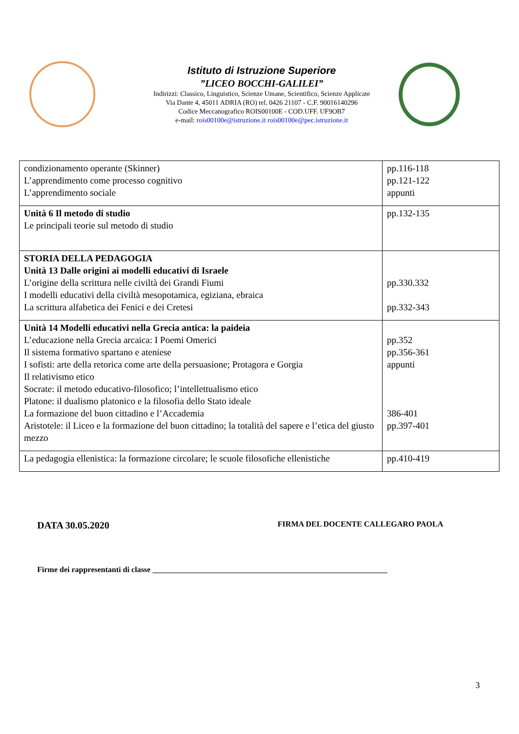Istituto di Istruzione Superiore
”LICEO BOCCHI-GALILEI”
Indirizzi: Classico, Linguistico, Scienze Umane, Scientifico, Scienze Applicate
Via Dante 4, 45011 ADRIA (RO) tel. 0426 21107 - C.F. 90016140296
Codice Meccanografico ROIS00100E - COD.UFF. UF9OB7
e-mail: rois00100e@istruzione.it rois00100e@pec.istruzione.it
| condizionamento operante (Skinner) L’apprendimento come processo cognitivo L’apprendimento sociale | pp.116-118 pp.121-122 appunti |
| Unità 6 Il metodo di studio Le principali teorie sul metodo di studio | pp.132-135 |
| STORIA DELLA PEDAGOGIA Unità 13 Dalle origini ai modelli educativi di Israele L’origine della scrittura nelle civiltà dei Grandi Fiumi I modelli educativi della civiltà mesopotamica, egiziana, ebraica La scrittura alfabetica dei Fenici e dei Cretesi | pp.330.332 pp.332-343 |
| Unità 14 Modelli educativi nella Grecia antica: la paideia L’educazione nella Grecia arcaica: I Poemi Omerici Il sistema formativo spartano e ateniese I sofisti: arte della retorica come arte della persuasione; Protagora e Gorgia Il relativismo etico Socrate: il metodo educativo-filosofico; l’intellettualismo etico Platone: il dualismo platonico e la filosofia dello Stato ideale La formazione del buon cittadino e l’Accademia Aristotele: il Liceo e la formazione del buon cittadino; la totalità del sapere e l’etica del giusto mezzo | pp.352 pp.356-361 appunti 386-401 pp.397-401 |
| La pedagogia ellenistica: la formazione circolare; le scuole filosofiche ellenistiche | pp.410-419 |
DATA 30.05.2020 FIRMA DEL DOCENTE CALLEGARO PAOLA
Firme dei rappresentanti di classe ____________________________________________________________
3